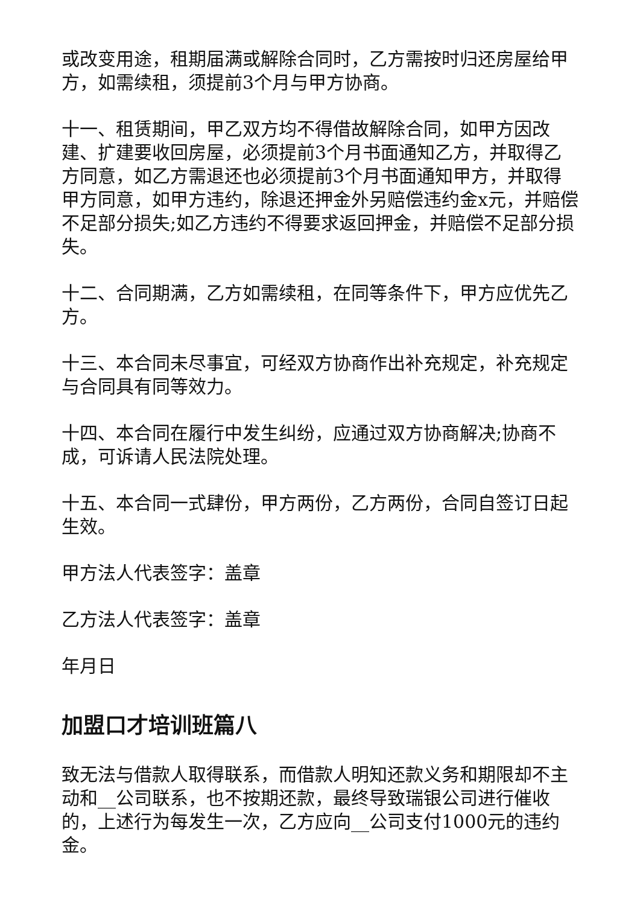或改变用途，租期届满或解除合同时，乙方需按时归还房屋给甲方，如需续租，须提前3个月与甲方协商。
十一、租赁期间，甲乙双方均不得借故解除合同，如甲方因改建、扩建要收回房屋，必须提前3个月书面通知乙方，并取得乙方同意，如乙方需退还也必须提前3个月书面通知甲方，并取得甲方同意，如甲方违约，除退还押金外另赔偿违约金x元，并赔偿不足部分损失;如乙方违约不得要求返回押金，并赔偿不足部分损失。
十二、合同期满，乙方如需续租，在同等条件下，甲方应优先乙方。
十三、本合同未尽事宜，可经双方协商作出补充规定，补充规定与合同具有同等效力。
十四、本合同在履行中发生纠纷，应通过双方协商解决;协商不成，可诉请人民法院处理。
十五、本合同一式肆份，甲方两份，乙方两份，合同自签订日起生效。
甲方法人代表签字：盖章
乙方法人代表签字：盖章
年月日
加盟口才培训班篇八
致无法与借款人取得联系，而借款人明知还款义务和期限却不主动和__公司联系，也不按期还款，最终导致瑞银公司进行催收的，上述行为每发生一次，乙方应向__公司支付1000元的违约金。